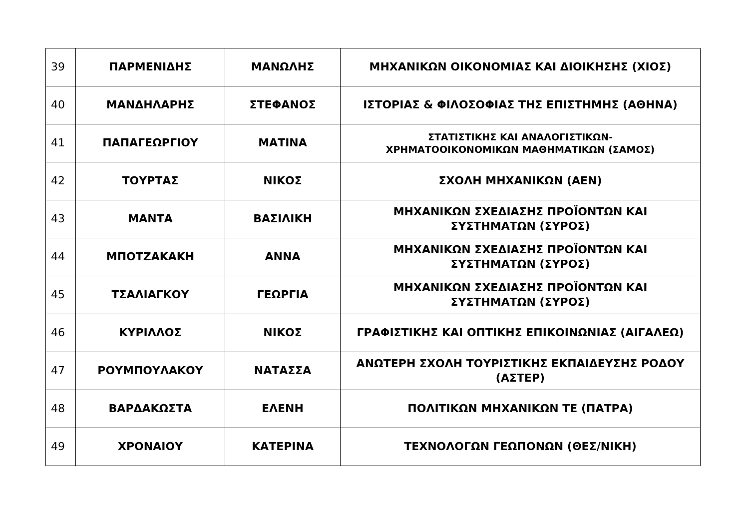| 39 | ΠΑΡΜΕΝΙΔΗΣ | ΜΑΝΩΛΗΣ | ΜΗΧΑΝΙΚΩΝ ΟΙΚΟΝΟΜΙΑΣ ΚΑΙ ΔΙΟΙΚΗΣΗΣ (ΧΙΟΣ) |
| 40 | ΜΑΝΔΗΛΑΡΗΣ | ΣΤΕΦΑΝΟΣ | ΙΣΤΟΡΙΑΣ & ΦΙΛΟΣΟΦΙΑΣ ΤΗΣ ΕΠΙΣΤΗΜΗΣ (ΑΘΗΝΑ) |
| 41 | ΠΑΠΑΓΕΩΡΓΙΟΥ | ΜΑΤΙΝΑ | ΣΤΑΤΙΣΤΙΚΗΣ ΚΑΙ ΑΝΑΛΟΓΙΣΤΙΚΩΝ- ΧΡΗΜΑΤΟΟΙΚΟΝΟΜΙΚΩΝ ΜΑΘΗΜΑΤΙΚΩΝ (ΣΑΜΟΣ) |
| 42 | ΤΟΥΡΤΑΣ | ΝΙΚΟΣ | ΣΧΟΛΗ ΜΗΧΑΝΙΚΩΝ (ΑΕΝ) |
| 43 | ΜΑΝΤΑ | ΒΑΣΙΛΙΚΗ | ΜΗΧΑΝΙΚΩΝ ΣΧΕΔΙΑΣΗΣ ΠΡΟΪΟΝΤΩΝ ΚΑΙ ΣΥΣΤΗΜΑΤΩΝ (ΣΥΡΟΣ) |
| 44 | ΜΠΟΤΖΑΚΑΚΗ | ΑΝΝΑ | ΜΗΧΑΝΙΚΩΝ ΣΧΕΔΙΑΣΗΣ ΠΡΟΪΟΝΤΩΝ ΚΑΙ ΣΥΣΤΗΜΑΤΩΝ (ΣΥΡΟΣ) |
| 45 | ΤΣΑΛΙΑΓΚΟΥ | ΓΕΩΡΓΙΑ | ΜΗΧΑΝΙΚΩΝ ΣΧΕΔΙΑΣΗΣ ΠΡΟΪΟΝΤΩΝ ΚΑΙ ΣΥΣΤΗΜΑΤΩΝ (ΣΥΡΟΣ) |
| 46 | ΚΥΡΙΛΛΟΣ | ΝΙΚΟΣ | ΓΡΑΦΙΣΤΙΚΗΣ ΚΑΙ ΟΠΤΙΚΗΣ ΕΠΙΚΟΙΝΩΝΙΑΣ (ΑΙΓΑΛΕΩ) |
| 47 | ΡΟΥΜΠΟΥΛΑΚΟΥ | ΝΑΤΑΣΣΑ | ΑΝΩΤΕΡΗ ΣΧΟΛΗ ΤΟΥΡΙΣΤΙΚΗΣ ΕΚΠΑΙΔΕΥΣΗΣ ΡΟΔΟΥ (ΑΣΤΕΡ) |
| 48 | ΒΑΡΔΑΚΩΣΤΑ | ΕΛΕΝΗ | ΠΟΛΙΤΙΚΩΝ ΜΗΧΑΝΙΚΩΝ ΤΕ (ΠΑΤΡΑ) |
| 49 | ΧΡΟΝΑΙΟΥ | ΚΑΤΕΡΙΝΑ | ΤΕΧΝΟΛΟΓΩΝ ΓΕΩΠΟΝΩΝ (ΘΕΣ/ΝΙΚΗ) |